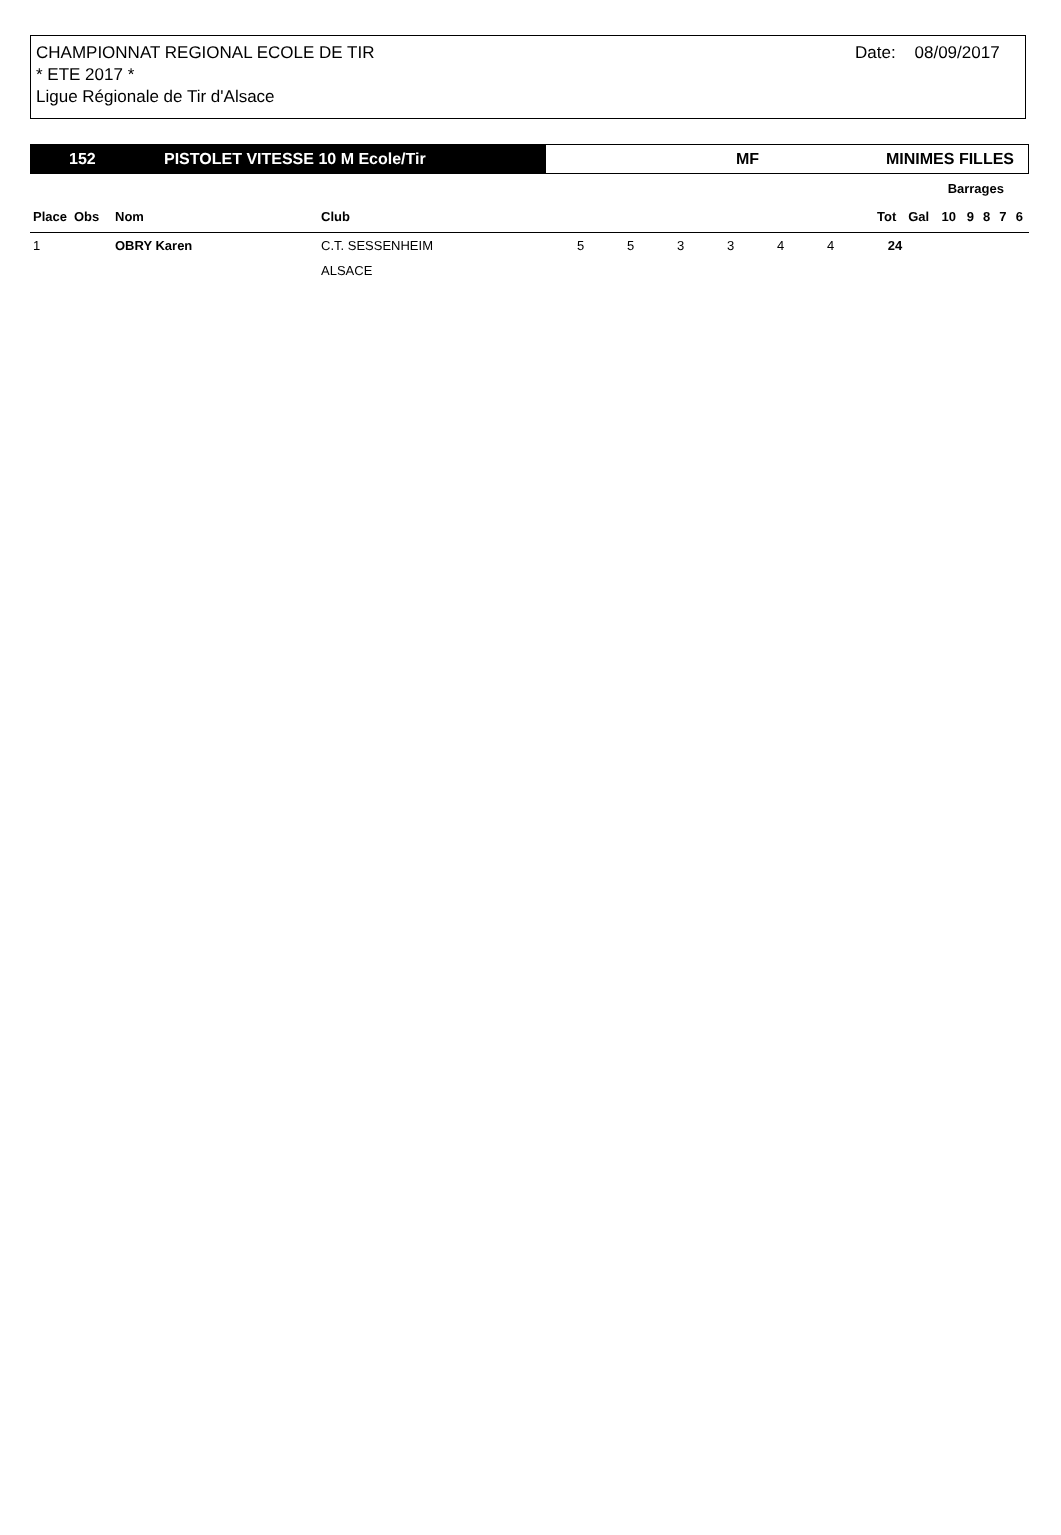CHAMPIONNAT REGIONAL ECOLE DE TIR
* ETE 2017 *
Ligue Régionale de Tir d'Alsace
Date: 08/09/2017
152 PISTOLET VITESSE 10 M Ecole/Tir
MF MINIMES FILLES
| | | | | | | | | | | | Barrages | | | | | |
| --- | --- | --- | --- | --- | --- | --- | --- | --- | --- | --- | --- | --- | --- | --- | --- | --- |
| Place | Obs | Nom | Club | | | | | | | Tot | Gal | 10 | 9 | 8 | 7 | 6 |
| 1 | | OBRY Karen | C.T. SESSENHEIM | 5 | 5 | 3 | 3 | 4 | 4 | 24 | | | | | | |
| | | | ALSACE | | | | | | | | | | | | | |